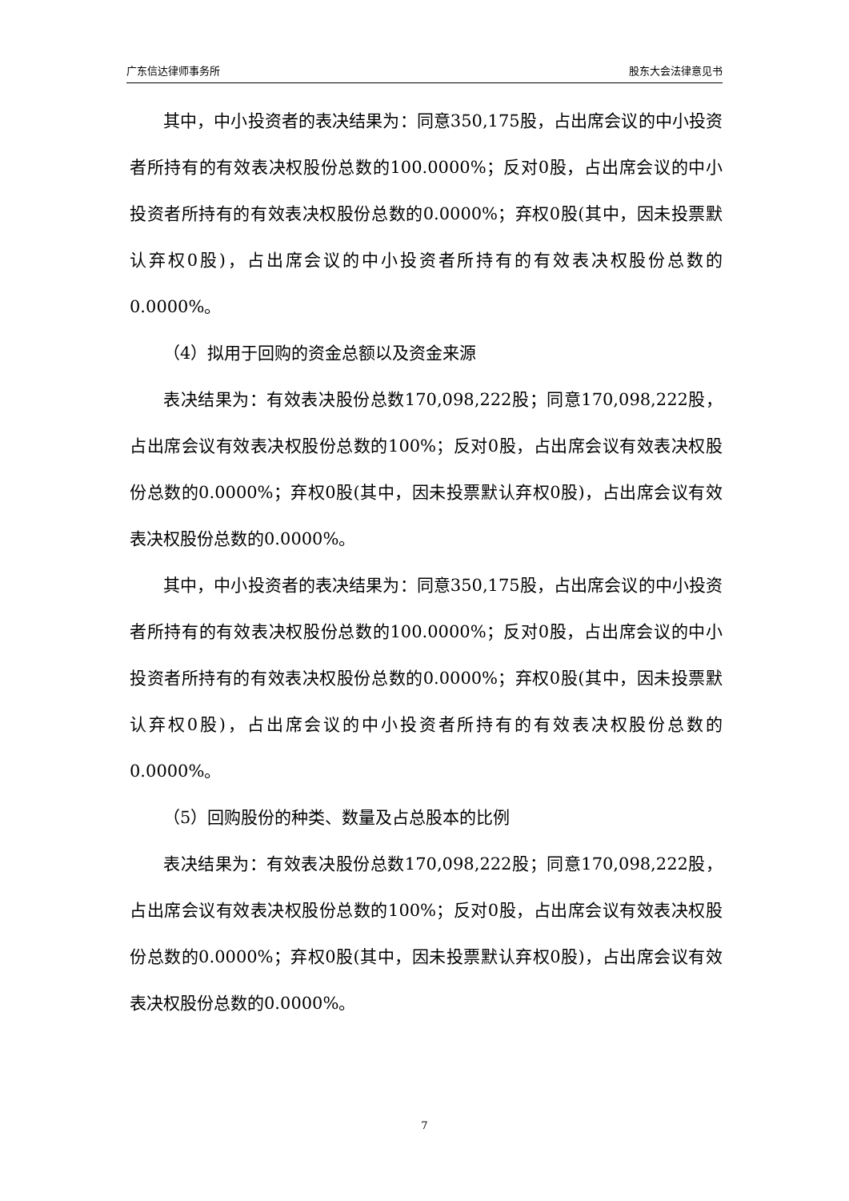广东信达律师事务所 股东大会法律意见书
其中，中小投资者的表决结果为：同意350,175股，占出席会议的中小投资者所持有的有效表决权股份总数的100.0000%；反对0股，占出席会议的中小投资者所持有的有效表决权股份总数的0.0000%；弃权0股(其中，因未投票默认弃权0股)，占出席会议的中小投资者所持有的有效表决权股份总数的0.0000%。
（4）拟用于回购的资金总额以及资金来源
表决结果为：有效表决股份总数170,098,222股；同意170,098,222股，占出席会议有效表决权股份总数的100%；反对0股，占出席会议有效表决权股份总数的0.0000%；弃权0股(其中，因未投票默认弃权0股)，占出席会议有效表决权股份总数的0.0000%。
其中，中小投资者的表决结果为：同意350,175股，占出席会议的中小投资者所持有的有效表决权股份总数的100.0000%；反对0股，占出席会议的中小投资者所持有的有效表决权股份总数的0.0000%；弃权0股(其中，因未投票默认弃权0股)，占出席会议的中小投资者所持有的有效表决权股份总数的0.0000%。
（5）回购股份的种类、数量及占总股本的比例
表决结果为：有效表决股份总数170,098,222股；同意170,098,222股，占出席会议有效表决权股份总数的100%；反对0股，占出席会议有效表决权股份总数的0.0000%；弃权0股(其中，因未投票默认弃权0股)，占出席会议有效表决权股份总数的0.0000%。
7